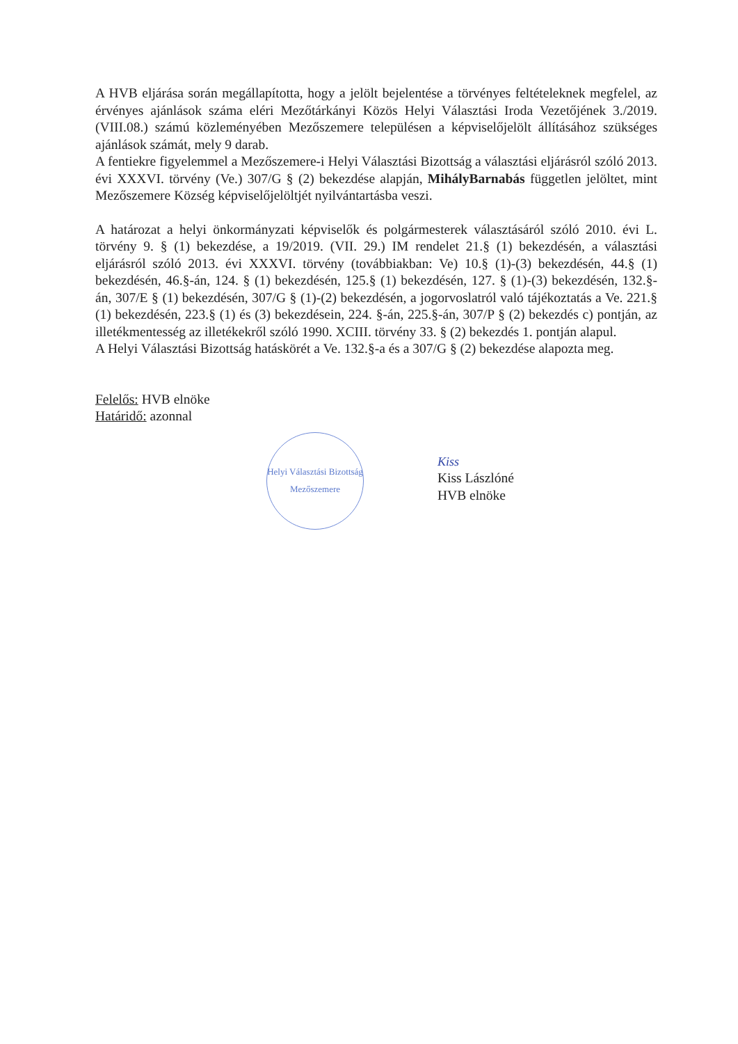A HVB eljárása során megállapította, hogy a jelölt bejelentése a törvényes feltételeknek megfelel, az érvényes ajánlások száma eléri Mezőtárkányi Közös Helyi Választási Iroda Vezetőjének 3./2019. (VIII.08.) számú közleményében Mezőszemere településen a képviselőjelölt állításához szükséges ajánlások számát, mely 9 darab.
A fentiekre figyelemmel a Mezőszemere-i Helyi Választási Bizottság a választási eljárásról szóló 2013. évi XXXVI. törvény (Ve.) 307/G § (2) bekezdése alapján, MihályBarnabás független jelöltet, mint Mezőszemere Község képviselőjelöltjét nyilvántartásba veszi.
A határozat a helyi önkormányzati képviselők és polgármesterek választásáról szóló 2010. évi L. törvény 9. § (1) bekezdése, a 19/2019. (VII. 29.) IM rendelet 21.§ (1) bekezdésén, a választási eljárásról szóló 2013. évi XXXVI. törvény (továbbiakban: Ve) 10.§ (1)-(3) bekezdésén, 44.§ (1) bekezdésén, 46.§-án, 124. § (1) bekezdésén, 125.§ (1) bekezdésén, 127. § (1)-(3) bekezdésén, 132.§-án, 307/E § (1) bekezdésén, 307/G § (1)-(2) bekezdésén, a jogorvoslatról való tájékoztatás a Ve. 221.§ (1) bekezdésén, 223.§ (1) és (3) bekezdésein, 224. §-án, 225.§-án, 307/P § (2) bekezdés c) pontján, az illetékmentesség az illetékekről szóló 1990. XCIII. törvény 33. § (2) bekezdés 1. pontján alapul.
A Helyi Választási Bizottság hatáskörét a Ve. 132.§-a és a 307/G § (2) bekezdése alapozta meg.
Felelős: HVB elnöke
Határidő: azonnal
Helyi Választási Bizottság
Mezőszemere
Kiss
Kiss Lászlóné
HVB elnöke